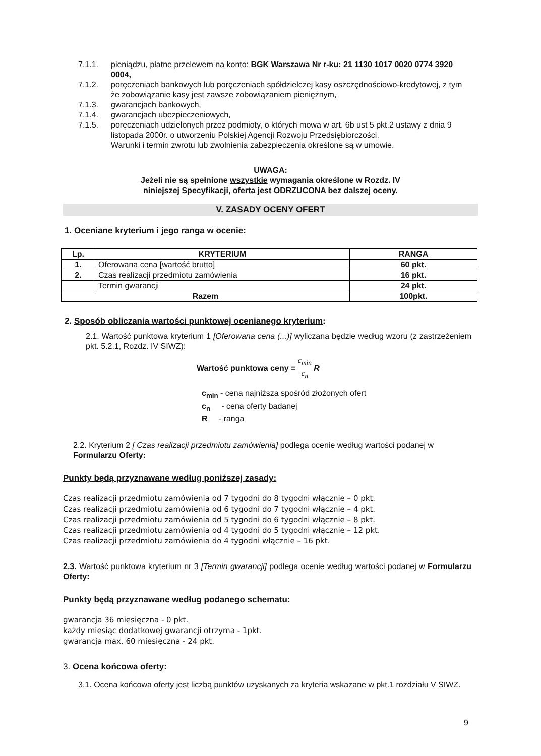7.1.1. pieniądzu, płatne przelewem na konto: BGK Warszawa Nr r-ku: 21 1130 1017 0020 0774 3920 0004,
7.1.2. poręczeniach bankowych lub poręczeniach spółdzielczej kasy oszczędnościowo-kredytowej, z tym że zobowiązanie kasy jest zawsze zobowiązaniem pieniężnym,
7.1.3. gwarancjach bankowych,
7.1.4. gwarancjach ubezpieczeniowych,
7.1.5. poręczeniach udzielonych przez podmioty, o których mowa w art. 6b ust 5 pkt.2 ustawy z dnia 9 listopada 2000r. o utworzeniu Polskiej Agencji Rozwoju Przedsiębiorczości.
Warunki i termin zwrotu lub zwolnienia zabezpieczenia określone są w umowie.
UWAGA:
Jeżeli nie są spełnione wszystkie wymagania określone w Rozdz. IV
niniejszej Specyfikacji, oferta jest ODRZUCONA bez dalszej oceny.
V. ZASADY OCENY OFERT
1. Oceniane kryterium i jego ranga w ocenie:
| Lp. | KRYTERIUM | RANGA |
| 1. | Oferowana cena [wartość brutto] | 60 pkt. |
| 2. | Czas realizacji przedmiotu zamówienia | 16 pkt. |
| | Termin gwarancji | 24 pkt. |
| Razem | | 100pkt. |
2. Sposób obliczania wartości punktowej ocenianego kryterium:
2.1. Wartość punktowa kryterium 1 [Oferowana cena (...)] wyliczana będzie według wzoru (z zastrzeżeniem pkt. 5.2.1, Rozdz. IV SIWZ):
Wartość punktowa ceny = c<sub>min</sub> c<sub>n</sub> R
c<sub>min</sub> - cena najniższa spośród złożonych ofert
c<sub>n</sub> - cena oferty badanej
R - ranga
2.2. Kryterium 2 [ Czas realizacji przedmiotu zamówienia] podlega ocenie według wartości podanej w Formularzu Oferty:
Punkty będą przyznawane według poniższej zasady:
Czas realizacji przedmiotu zamówienia od 7 tygodni do 8 tygodni włącznie – 0 pkt.
Czas realizacji przedmiotu zamówienia od 6 tygodni do 7 tygodni włącznie – 4 pkt.
Czas realizacji przedmiotu zamówienia od 5 tygodni do 6 tygodni włącznie – 8 pkt.
Czas realizacji przedmiotu zamówienia od 4 tygodni do 5 tygodni włącznie – 12 pkt.
Czas realizacji przedmiotu zamówienia do 4 tygodni włącznie – 16 pkt.
2.3. Wartość punktowa kryterium nr 3 [Termin gwarancji] podlega ocenie według wartości podanej w Formularzu Oferty:
Punkty będą przyznawane według podanego schematu:
gwarancja 36 miesięczna - 0 pkt.
każdy miesiąc dodatkowej gwarancji otrzyma - 1pkt.
gwarancja max. 60 miesięczna - 24 pkt.
3. Ocena końcowa oferty:
3.1. Ocena końcowa oferty jest liczbą punktów uzyskanych za kryteria wskazane w pkt.1 rozdziału V SIWZ.
9